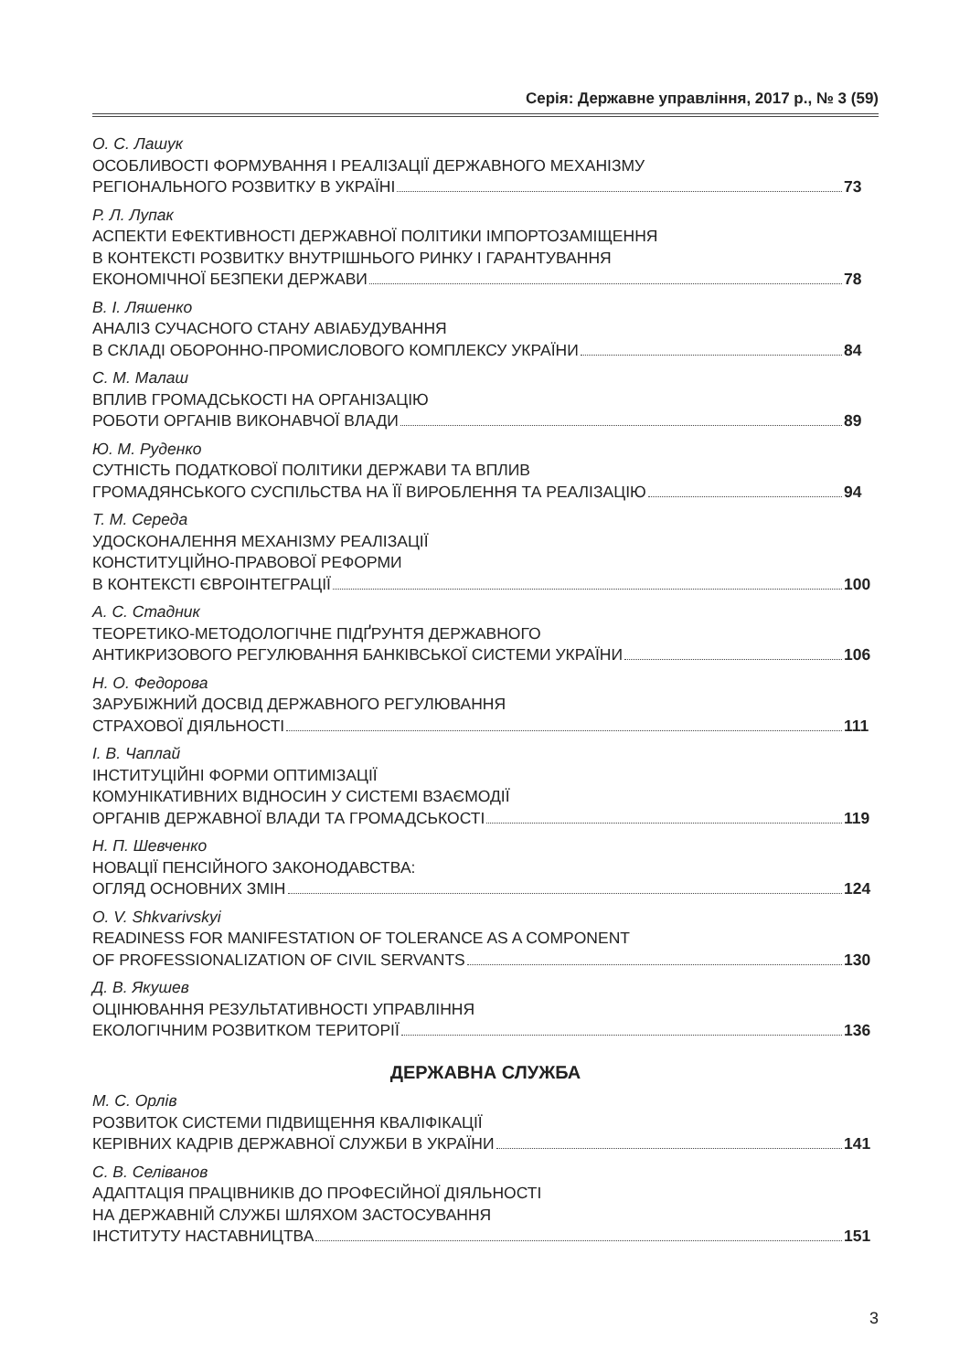Серія: Державне управління, 2017 р., № 3 (59)
О. С. Лашук
ОСОБЛИВОСТІ ФОРМУВАННЯ І РЕАЛІЗАЦІЇ ДЕРЖАВНОГО МЕХАНІЗМУ
РЕГІОНАЛЬНОГО РОЗВИТКУ В УКРАЇНІ 73
Р. Л. Лупак
АСПЕКТИ ЕФЕКТИВНОСТІ ДЕРЖАВНОЇ ПОЛІТИКИ ІМПОРТОЗАМІЩЕННЯ
В КОНТЕКСТІ РОЗВИТКУ ВНУТРІШНЬОГО РИНКУ І ГАРАНТУВАННЯ
ЕКОНОМІЧНОЇ БЕЗПЕКИ ДЕРЖАВИ 78
В. І. Ляшенко
АНАЛІЗ СУЧАСНОГО СТАНУ АВІАБУДУВАННЯ
В СКЛАДІ ОБОРОННО-ПРОМИСЛОВОГО КОМПЛЕКСУ УКРАЇНИ 84
С. М. Малаш
ВПЛИВ ГРОМАДСЬКОСТІ НА ОРГАНІЗАЦІЮ
РОБОТИ ОРГАНІВ ВИКОНАВЧОЇ ВЛАДИ 89
Ю. М. Руденко
СУТНІСТЬ ПОДАТКОВОЇ ПОЛІТИКИ ДЕРЖАВИ ТА ВПЛИВ
ГРОМАДЯНСЬКОГО СУСПІЛЬСТВА НА ЇЇ ВИРОБЛЕННЯ ТА РЕАЛІЗАЦІЮ 94
Т. М. Середа
УДОСКОНАЛЕННЯ МЕХАНІЗМУ РЕАЛІЗАЦІЇ
КОНСТИТУЦІЙНО-ПРАВОВОЇ РЕФОРМИ
В КОНТЕКСТІ ЄВРОІНТЕГРАЦІЇ 100
А. С. Стадник
ТЕОРЕТИКО-МЕТОДОЛОГІЧНЕ ПІДҐРУНТЯ ДЕРЖАВНОГО
АНТИКРИЗОВОГО РЕГУЛЮВАННЯ БАНКІВСЬКОЇ СИСТЕМИ УКРАЇНИ 106
Н. О. Федорова
ЗАРУБІЖНИЙ ДОСВІД ДЕРЖАВНОГО РЕГУЛЮВАННЯ
СТРАХОВОЇ ДІЯЛЬНОСТІ 111
І. В. Чаплай
ІНСТИТУЦІЙНІ ФОРМИ ОПТИМІЗАЦІЇ
КОМУНІКАТИВНИХ ВІДНОСИН У СИСТЕМІ ВЗАЄМОДІЇ
ОРГАНІВ ДЕРЖАВНОЇ ВЛАДИ ТА ГРОМАДСЬКОСТІ 119
Н. П. Шевченко
НОВАЦІЇ ПЕНСІЙНОГО ЗАКОНОДАВСТВА:
ОГЛЯД ОСНОВНИХ ЗМІН 124
O. V. Shkvarivskyi
READINESS FOR MANIFESTATION OF TOLERANCE AS A COMPONENT
OF PROFESSIONALIZATION OF CIVIL SERVANTS 130
Д. В. Якушев
ОЦІНЮВАННЯ РЕЗУЛЬТАТИВНОСТІ УПРАВЛІННЯ
ЕКОЛОГІЧНИМ РОЗВИТКОМ ТЕРИТОРІЇ 136
ДЕРЖАВНА СЛУЖБА
М. С. Орлів
РОЗВИТОК СИСТЕМИ ПІДВИЩЕННЯ КВАЛІФІКАЦІЇ
КЕРІВНИХ КАДРІВ ДЕРЖАВНОЇ СЛУЖБИ В УКРАЇНИ 141
С. В. Селіванов
АДАПТАЦІЯ ПРАЦІВНИКІВ ДО ПРОФЕСІЙНОЇ ДІЯЛЬНОСТІ
НА ДЕРЖАВНІЙ СЛУЖБІ ШЛЯХОМ ЗАСТОСУВАННЯ
ІНСТИТУТУ НАСТАВНИЦТВА 151
3